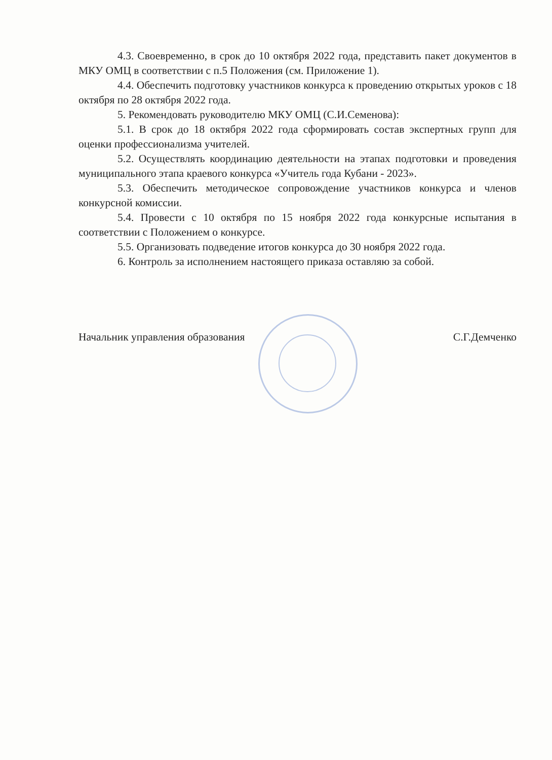4.3. Своевременно, в срок до 10 октября 2022 года, представить пакет документов в МКУ ОМЦ в соответствии с п.5 Положения (см. Приложение 1).
4.4. Обеспечить подготовку участников конкурса к проведению открытых уроков с 18 октября по 28 октября 2022 года.
5. Рекомендовать руководителю МКУ ОМЦ (С.И.Семенова):
5.1. В срок до 18 октября 2022 года сформировать состав экспертных групп для оценки профессионализма учителей.
5.2. Осуществлять координацию деятельности на этапах подготовки и проведения муниципального этапа краевого конкурса «Учитель года Кубани - 2023».
5.3. Обеспечить методическое сопровождение участников конкурса и членов конкурсной комиссии.
5.4. Провести с 10 октября по 15 ноября 2022 года конкурсные испытания в соответствии с Положением о конкурсе.
5.5. Организовать подведение итогов конкурса до 30 ноября 2022 года.
6. Контроль за исполнением настоящего приказа оставляю за собой.
Начальник управления образования С.Г.Демченко